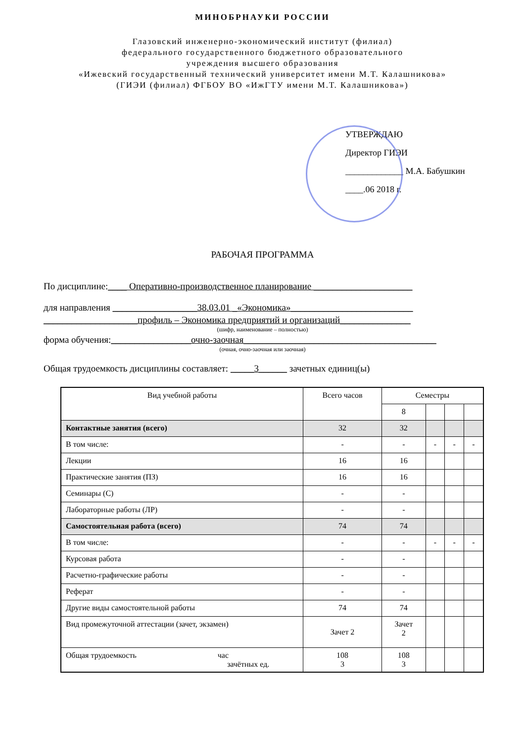МИНОБРНАУКИ РОССИИ
Глазовский инженерно-экономический институт (филиал)
федерального государственного бюджетного образовательного
учреждения высшего образования
«Ижевский государственный технический университет имени М.Т. Калашникова»
(ГИЭИ (филиал) ФГБОУ ВО «ИжГТУ имени М.Т. Калашникова»)
УТВЕРЖДАЮ
Директор ГИЭИ
_____________ М.А. Бабушкин
____.06 2018 г.
РАБОЧАЯ ПРОГРАММА
По дисциплине:____ Оперативно-производственное планирование _____________________
для направления __________________38.03.01 _«Экономика»__________________________
____________________профиль – Экономика предприятий и организаций_______________
(шифр, наименование – полностью)
форма обучения:_________________очно-заочная_________________________________________
(очная, очно-заочная или заочная)
Общая трудоемкость дисциплины составляет: _____3______ зачетных единиц(ы)
| Вид учебной работы | Всего часов | Семестры | | | |
| --- | --- | --- | --- | --- | --- |
| | | 8 | | | |
| Контактные занятия (всего) | 32 | 32 | | | |
| В том числе: | - | - | - | - | - |
| Лекции | 16 | 16 | | | |
| Практические занятия (ПЗ) | 16 | 16 | | | |
| Семинары (С) | - | - | | | |
| Лабораторные работы (ЛР) | - | - | | | |
| Самостоятельная работа (всего) | 74 | 74 | | | |
| В том числе: | - | - | - | - | - |
| Курсовая работа | - | - | | | |
| Расчетно-графические работы | - | - | | | |
| Реферат | - | - | | | |
| Другие виды самостоятельной работы | 74 | 74 | | | |
| Вид промежуточной аттестации (зачет, экзамен) | Зачет 2 | Зачет 2 | | | |
| Общая трудоемкость час зачётных ед. | 108 3 | 108 3 | | | |